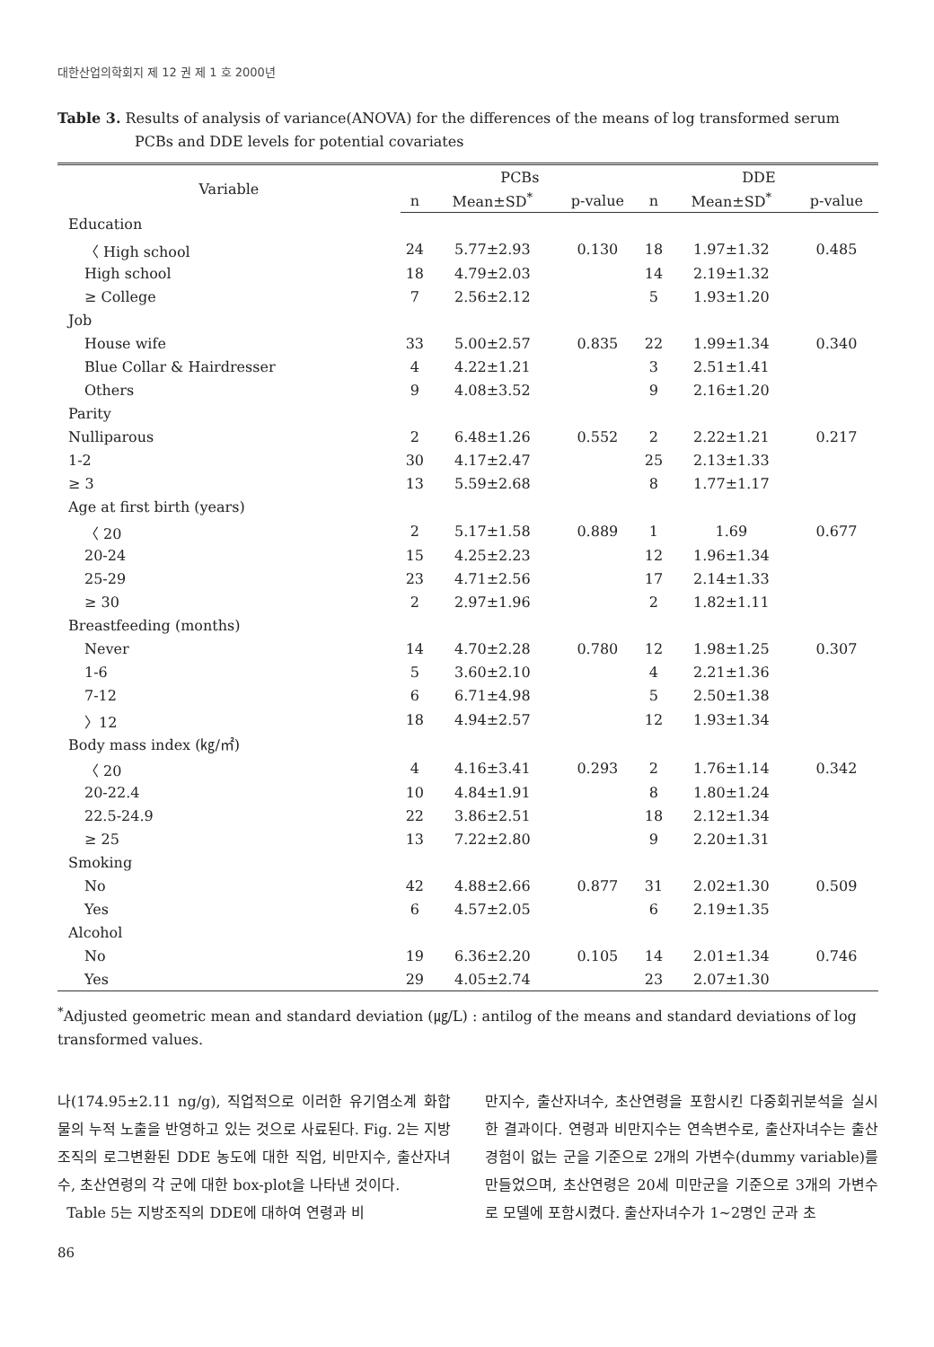대한산업의학회지 제 12 권 제 1 호 2000년
Table 3. Results of analysis of variance(ANOVA) for the differences of the means of log transformed serum PCBs and DDE levels for potential covariates
| Variable | PCBs | | | DDE | | |
| --- | --- | --- | --- | --- | --- | --- |
| | n | Mean±SD<sup>*</sup> | p-value | n | Mean±SD<sup>*</sup> | p-value |
| Education | | | | | | |
| 〈 High school | 24 | 5.77±2.93 | 0.130 | 18 | 1.97±1.32 | 0.485 |
| High school | 18 | 4.79±2.03 | | 14 | 2.19±1.32 | |
| ≥ College | 7 | 2.56±2.12 | | 5 | 1.93±1.20 | |
| Job | | | | | | |
| House wife | 33 | 5.00±2.57 | 0.835 | 22 | 1.99±1.34 | 0.340 |
| Blue Collar & Hairdresser | 4 | 4.22±1.21 | | 3 | 2.51±1.41 | |
| Others | 9 | 4.08±3.52 | | 9 | 2.16±1.20 | |
| Parity | | | | | | |
| Nulliparous | 2 | 6.48±1.26 | 0.552 | 2 | 2.22±1.21 | 0.217 |
| 1-2 | 30 | 4.17±2.47 | | 25 | 2.13±1.33 | |
| ≥ 3 | 13 | 5.59±2.68 | | 8 | 1.77±1.17 | |
| Age at first birth (years) | | | | | | |
| 〈 20 | 2 | 5.17±1.58 | 0.889 | 1 | 1.69 | 0.677 |
| 20-24 | 15 | 4.25±2.23 | | 12 | 1.96±1.34 | |
| 25-29 | 23 | 4.71±2.56 | | 17 | 2.14±1.33 | |
| ≥ 30 | 2 | 2.97±1.96 | | 2 | 1.82±1.11 | |
| Breastfeeding (months) | | | | | | |
| Never | 14 | 4.70±2.28 | 0.780 | 12 | 1.98±1.25 | 0.307 |
| 1-6 | 5 | 3.60±2.10 | | 4 | 2.21±1.36 | |
| 7-12 | 6 | 6.71±4.98 | | 5 | 2.50±1.38 | |
| 〉12 | 18 | 4.94±2.57 | | 12 | 1.93±1.34 | |
| Body mass index (㎏/㎡) | | | | | | |
| 〈 20 | 4 | 4.16±3.41 | 0.293 | 2 | 1.76±1.14 | 0.342 |
| 20-22.4 | 10 | 4.84±1.91 | | 8 | 1.80±1.24 | |
| 22.5-24.9 | 22 | 3.86±2.51 | | 18 | 2.12±1.34 | |
| ≥ 25 | 13 | 7.22±2.80 | | 9 | 2.20±1.31 | |
| Smoking | | | | | | |
| No | 42 | 4.88±2.66 | 0.877 | 31 | 2.02±1.30 | 0.509 |
| Yes | 6 | 4.57±2.05 | | 6 | 2.19±1.35 | |
| Alcohol | | | | | | |
| No | 19 | 6.36±2.20 | 0.105 | 14 | 2.01±1.34 | 0.746 |
| Yes | 29 | 4.05±2.74 | | 23 | 2.07±1.30 | |
<sup>*</sup> Adjusted geometric mean and standard deviation (㎍/L) : antilog of the means and standard deviations of log transformed values.
나(174.95±2.11 ng/g), 직업적으로 이러한 유기염소계 화합물의 누적 노출을 반영하고 있는 것으로 사료된다. Fig. 2는 지방조직의 로그변환된 DDE 농도에 대한 직업, 비만지수, 출산자녀수, 초산연령의 각 군에 대한 box-plot을 나타낸 것이다.
Table 5는 지방조직의 DDE에 대하여 연령과 비
만지수, 출산자녀수, 초산연령을 포함시킨 다중회귀분석을 실시한 결과이다. 연령과 비만지수는 연속변수로, 출산자녀수는 출산경험이 없는 군을 기준으로 2개의 가변수(dummy variable)를 만들었으며, 초산연령은 20세 미만군을 기준으로 3개의 가변수로 모델에 포함시켰다. 출산자녀수가 1~2명인 군과 초
86